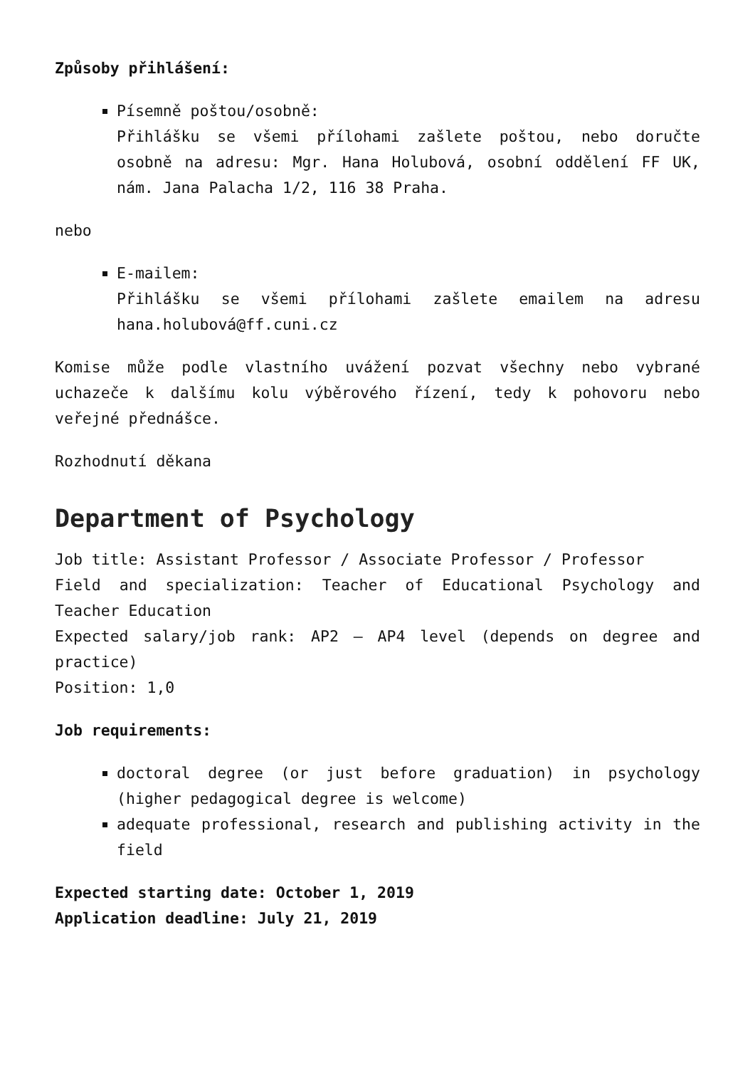Způsoby přihlášení:
Písemně poštou/osobně:
Přihlášku se všemi přílohami zašlete poštou, nebo doručte osobně na adresu: Mgr. Hana Holubová, osobní oddělení FF UK, nám. Jana Palacha 1/2, 116 38 Praha.
nebo
E-mailem:
Přihlášku se všemi přílohami zašlete emailem na adresu hana.holubová@ff.cuni.cz
Komise může podle vlastního uvážení pozvat všechny nebo vybrané uchazeče k dalšímu kolu výběrového řízení, tedy k pohovoru nebo veřejné přednášce.
Rozhodnutí děkana
Department of Psychology
Job title: Assistant Professor / Associate Professor / Professor
Field and specialization: Teacher of Educational Psychology and Teacher Education
Expected salary/job rank: AP2 – AP4 level (depends on degree and practice)
Position: 1,0
Job requirements:
doctoral degree (or just before graduation) in psychology (higher pedagogical degree is welcome)
adequate professional, research and publishing activity in the field
Expected starting date: October 1, 2019
Application deadline: July 21, 2019